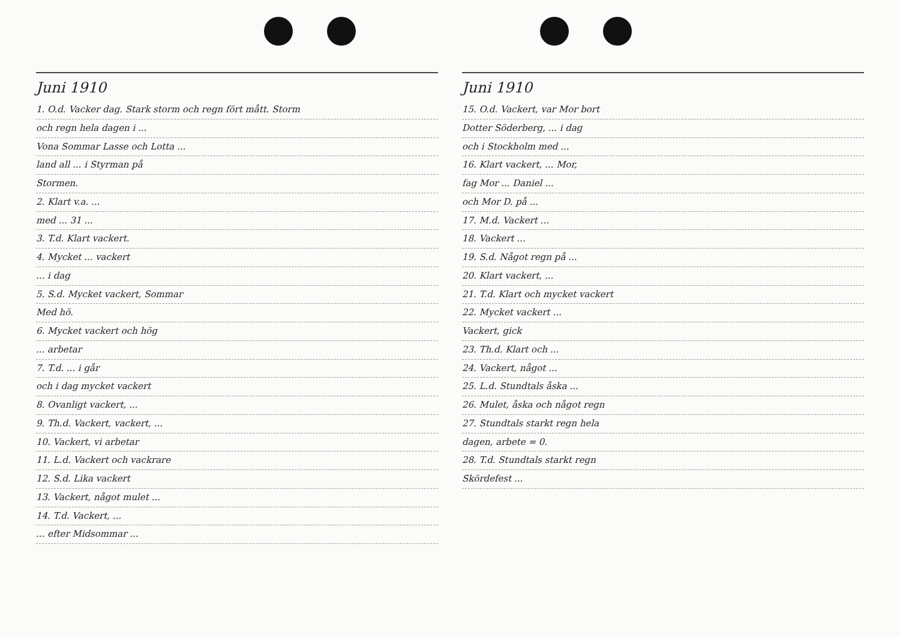Juni 1910
1. O.d. Vacker dag. Stark storm och regn fört mått. Storm
och regn hela dagen i ...
Vona Sommar Lasse och Lotta ...
land all ... i Styrman på
Stormen.
2. Klart v.a. ...
med ... 31 ...
3. T.d. Klart vackert.
4. Mycket ... vackert
... i dag
5. S.d. Mycket vackert, Sommar
Med hö.
6. Mycket vackert och hög
... arbetar
7. T.d. ... i går
och i dag mycket vackert
8. Ovanligt vackert, ...
9. Th.d. Vackert, vackert, ...
10. Vackert, vi arbetar
11. L.d. Vackert och vackrare
12. S.d. Lika vackert
13. Vackert, något mulet ...
14. T.d. Vackert, ...
... efter Midsommar ...
Juni 1910
15. O.d. Vackert, var Mor bort
Dotter Söderberg, ... i dag
och i Stockholm med ...
16. Klart vackert, ... Mor,
fag Mor ... Daniel ...
och Mor D. på ...
17. M.d. Vackert ...
18. Vackert ...
19. S.d. Något regn på ...
20. Klart vackert, ...
21. T.d. Klart och mycket vackert
22. Mycket vackert ...
Vackert, gick
23. Th.d. Klart och ...
24. Vackert, något ...
25. L.d. Stundtals åska ...
26. Mulet, åska och något regn
27. Stundtals starkt regn hela
dagen, arbete = 0.
28. T.d. Stundtals starkt regn
Skördefest ...